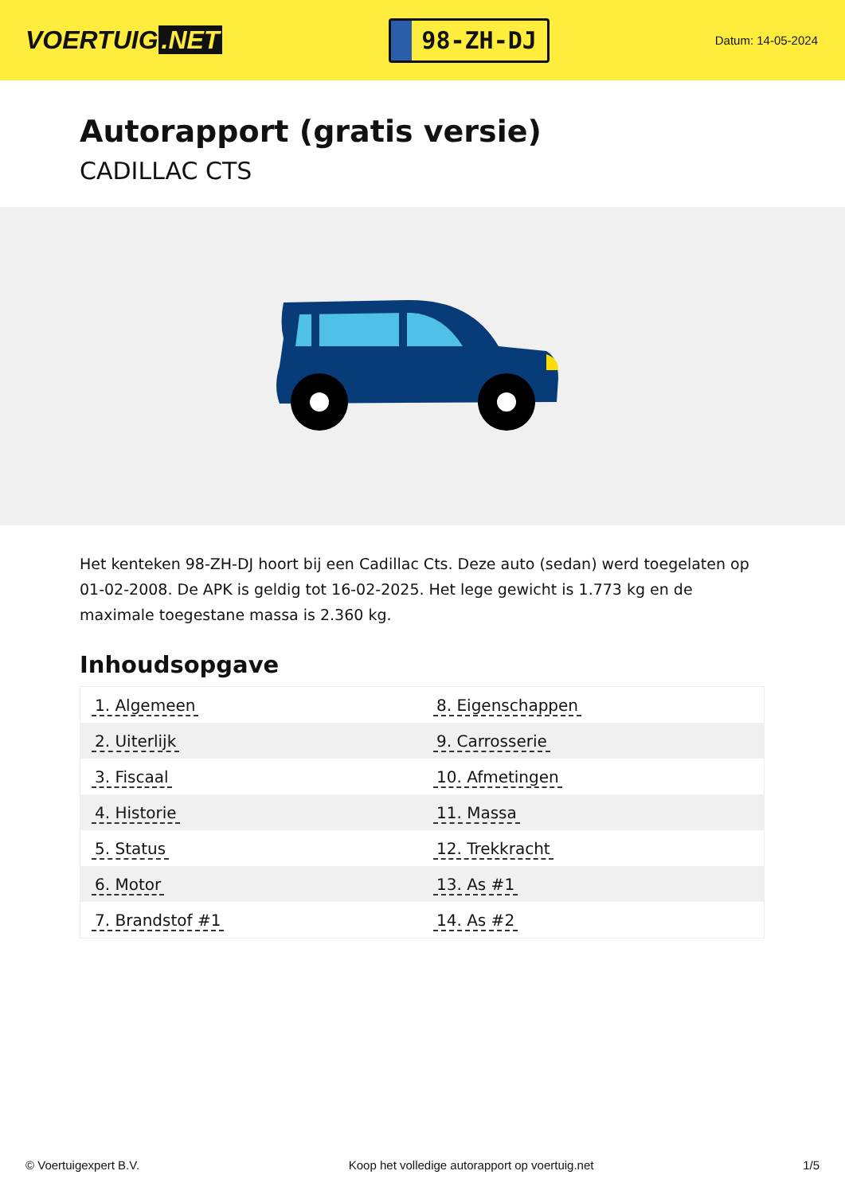VOERTUIG.NET
98-ZH-DJ
Datum: 14-05-2024
Autorapport (gratis versie)
CADILLAC CTS
Het kenteken 98-ZH-DJ hoort bij een Cadillac Cts. Deze auto (sedan) werd toegelaten op 01-02-2008. De APK is geldig tot 16-02-2025. Het lege gewicht is 1.773 kg en de maximale toegestane massa is 2.360 kg.
Inhoudsopgave
| 1. Algemeen | 8. Eigenschappen |
| 2. Uiterlijk | 9. Carrosserie |
| 3. Fiscaal | 10. Afmetingen |
| 4. Historie | 11. Massa |
| 5. Status | 12. Trekkracht |
| 6. Motor | 13. As #1 |
| 7. Brandstof #1 | 14. As #2 |
© Voertuigexpert B.V. Koop het volledige autorapport op voertuig.net
1/5